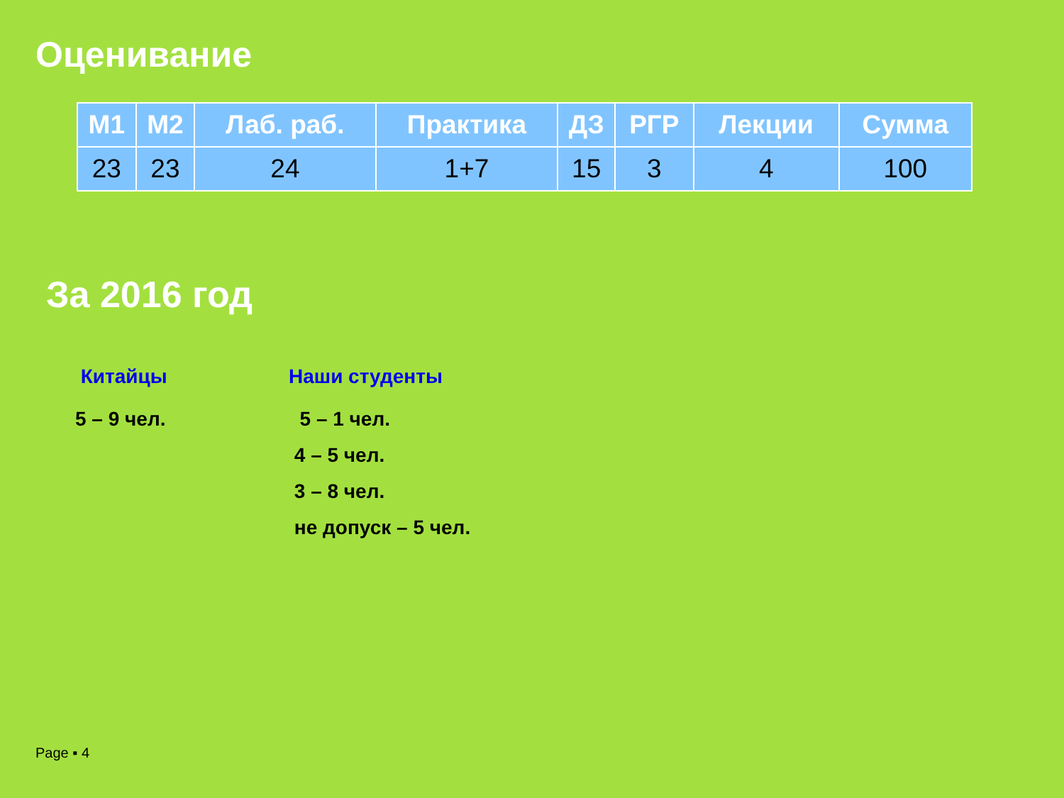Оценивание
| М1 | М2 | Лаб. раб. | Практика | ДЗ | РГР | Лекции | Сумма |
| --- | --- | --- | --- | --- | --- | --- | --- |
| 23 | 23 | 24 | 1+7 | 15 | 3 | 4 | 100 |
За 2016 год
Китайцы
5 – 9 чел.
Наши студенты
5 – 1 чел.
4 – 5 чел.
3 – 8 чел.
не допуск – 5 чел.
Page ▪ 4